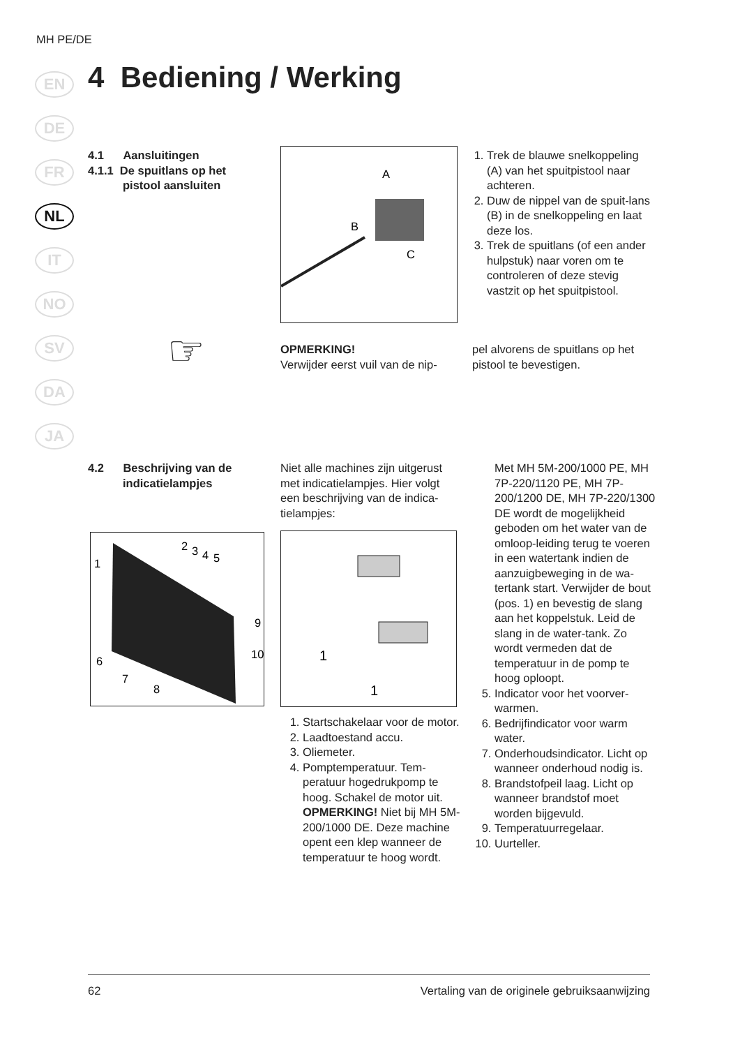MH PE/DE
EN
DE
FR
NL
IT
NO
SV
DA
JA
4 Bediening / Werking
4.1 Aansluitingen
4.1.1 De spuitlans op het
pistool aansluiten
A
B
C
1. Trek de blauwe snelkoppeling (A) van het spuitpistool naar achteren.
2. Duw de nippel van de spuit-lans (B) in de snelkoppeling en laat deze los.
3. Trek de spuitlans (of een ander hulpstuk) naar voren om te controleren of deze stevig vastzit op het spuitpistool.
☞
OPMERKING!
Verwijder eerst vuil van de nip-
pel alvorens de spuitlans op het pistool te bevestigen.
4.2 Beschrijving van de
indicatielampjes
Niet alle machines zijn uitgerust met indicatielampjes. Hier volgt een beschrijving van de indica-tielampjes:
1
2
3
4
5
9
10
6
7
8
1
1
1. Startschakelaar voor de motor.
2. Laadtoestand accu.
3. Oliemeter.
4. Pomptemperatuur. Tem-peratuur hogedrukpomp te hoog. Schakel de motor uit. OPMERKING! Niet bij MH 5M-200/1000 DE. Deze machine opent een klep wanneer de temperatuur te hoog wordt.
Met MH 5M-200/1000 PE, MH 7P-220/1120 PE, MH 7P-200/1200 DE, MH 7P-220/1300 DE wordt de mogelijkheid geboden om het water van de omloop-leiding terug te voeren in een watertank indien de aanzuigbeweging in de wa-tertank start. Verwijder de bout (pos. 1) en bevestig de slang aan het koppelstuk. Leid de slang in de water-tank. Zo wordt vermeden dat de temperatuur in de pomp te hoog oploopt.
5. Indicator voor het voorver-warmen.
6. Bedrijfindicator voor warm water.
7. Onderhoudsindicator. Licht op wanneer onderhoud nodig is.
8. Brandstofpeil laag. Licht op wanneer brandstof moet worden bijgevuld.
9. Temperatuurregelaar.
10. Uurteller.
62 Vertaling van de originele gebruiksaanwijzing